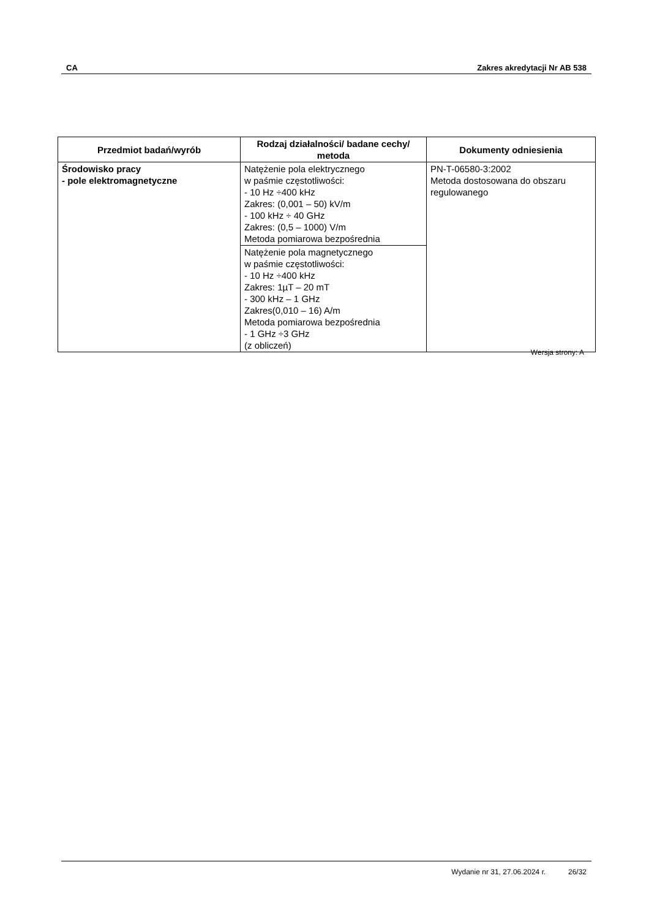CA Zakres akredytacji Nr AB 538
| Przedmiot badań/wyrób | Rodzaj działalności/ badane cechy/ metoda | Dokumenty odniesienia |
| --- | --- | --- |
| Środowisko pracy - pole elektromagnetyczne | Natężenie pola elektrycznego w paśmie częstotliwości: - 10 Hz ÷400 kHz Zakres: (0,001 – 50) kV/m - 100 kHz ÷ 40 GHz Zakres: (0,5 – 1000) V/m Metoda pomiarowa bezpośrednia | PN-T-06580-3:2002 Metoda dostosowana do obszaru regulowanego |
| | Natężenie pola magnetycznego w paśmie częstotliwości: - 10 Hz ÷400 kHz Zakres: 1µT – 20 mT - 300 kHz – 1 GHz Zakres(0,010 – 16) A/m Metoda pomiarowa bezpośrednia - 1 GHz ÷3 GHz (z obliczeń) | |
Wersja strony: A
Wydanie nr 31, 27.06.2024 r. 26/32